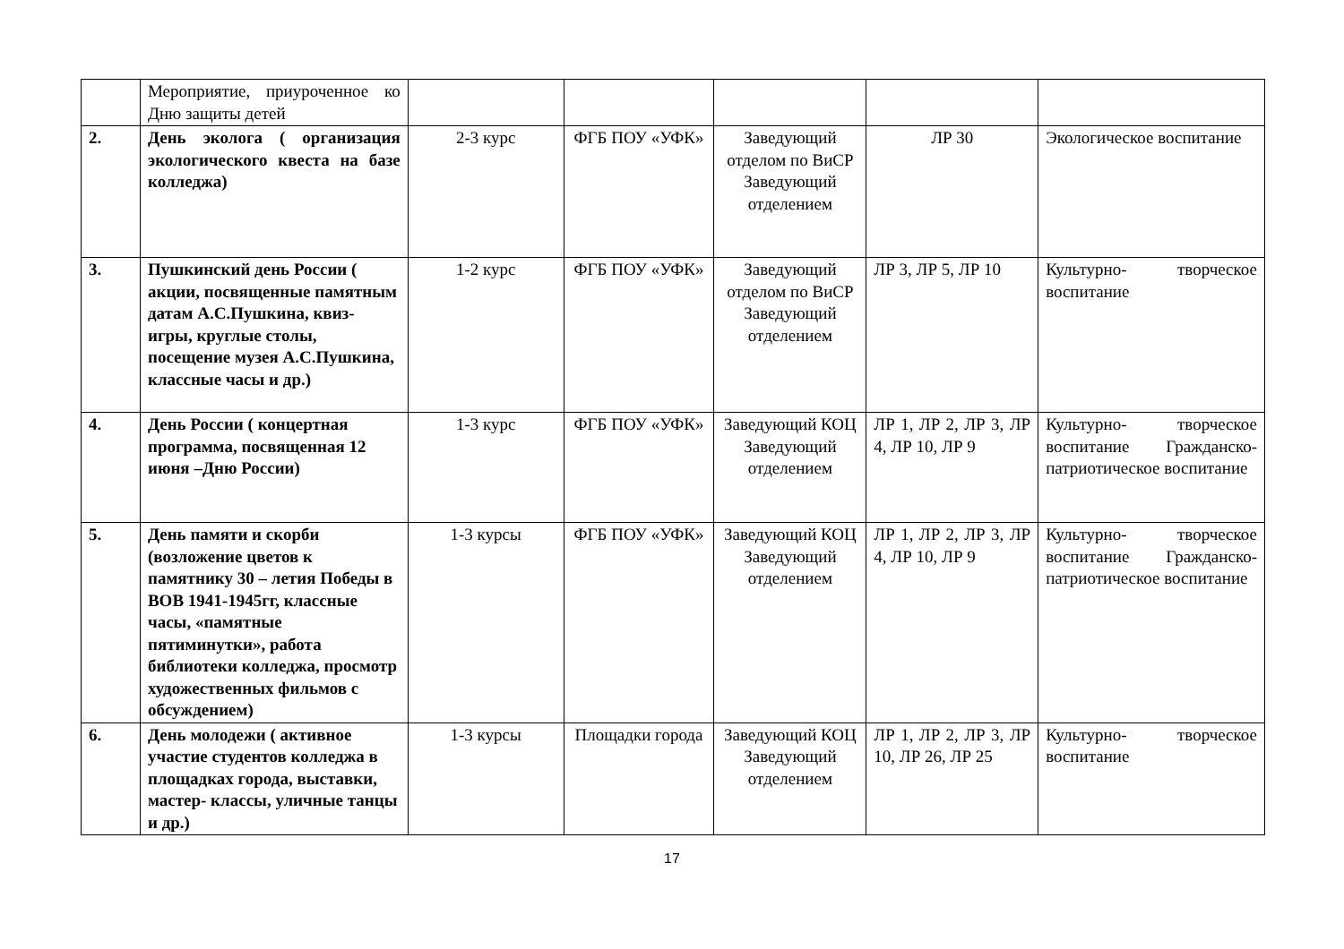| | Мероприятие, приуроченное ко Дню защиты детей | | | | | |
| 2. | День эколога ( организация экологического квеста на базе колледжа) | 2-3 курс | ФГБ ПОУ «УФК» | Заведующий отделом по ВиСР Заведующий отделением | ЛР 30 | Экологическое воспитание |
| 3. | Пушкинский день России ( акции, посвященные памятным датам А.С.Пушкина, квиз- игры, круглые столы, посещение музея А.С.Пушкина, классные часы и др.) | 1-2 курс | ФГБ ПОУ «УФК» | Заведующий отделом по ВиСР Заведующий отделением | ЛР 3, ЛР 5, ЛР 10 | Культурно- творческое воспитание |
| 4. | День России ( концертная программа, посвященная 12 июня –Дню России) | 1-3 курс | ФГБ ПОУ «УФК» | Заведующий КОЦ Заведующий отделением | ЛР 1, ЛР 2, ЛР 3, ЛР 4, ЛР 10, ЛР 9 | Культурно- творческое воспитание Гражданско-патриотическое воспитание |
| 5. | День памяти и скорби (возложение цветов к памятнику 30 – летия Победы в ВОВ 1941-1945гг, классные часы, «памятные пятиминутки», работа библиотеки колледжа, просмотр художественных фильмов с обсуждением) | 1-3 курсы | ФГБ ПОУ «УФК» | Заведующий КОЦ Заведующий отделением | ЛР 1, ЛР 2, ЛР 3, ЛР 4, ЛР 10, ЛР 9 | Культурно- творческое воспитание Гражданско-патриотическое воспитание |
| 6. | День молодежи ( активное участие студентов колледжа в площадках города, выставки, мастер- классы, уличные танцы и др.) | 1-3 курсы | Площадки города | Заведующий КОЦ Заведующий отделением | ЛР 1, ЛР 2, ЛР 3, ЛР 10, ЛР 26, ЛР 25 | Культурно- творческое воспитание |
17